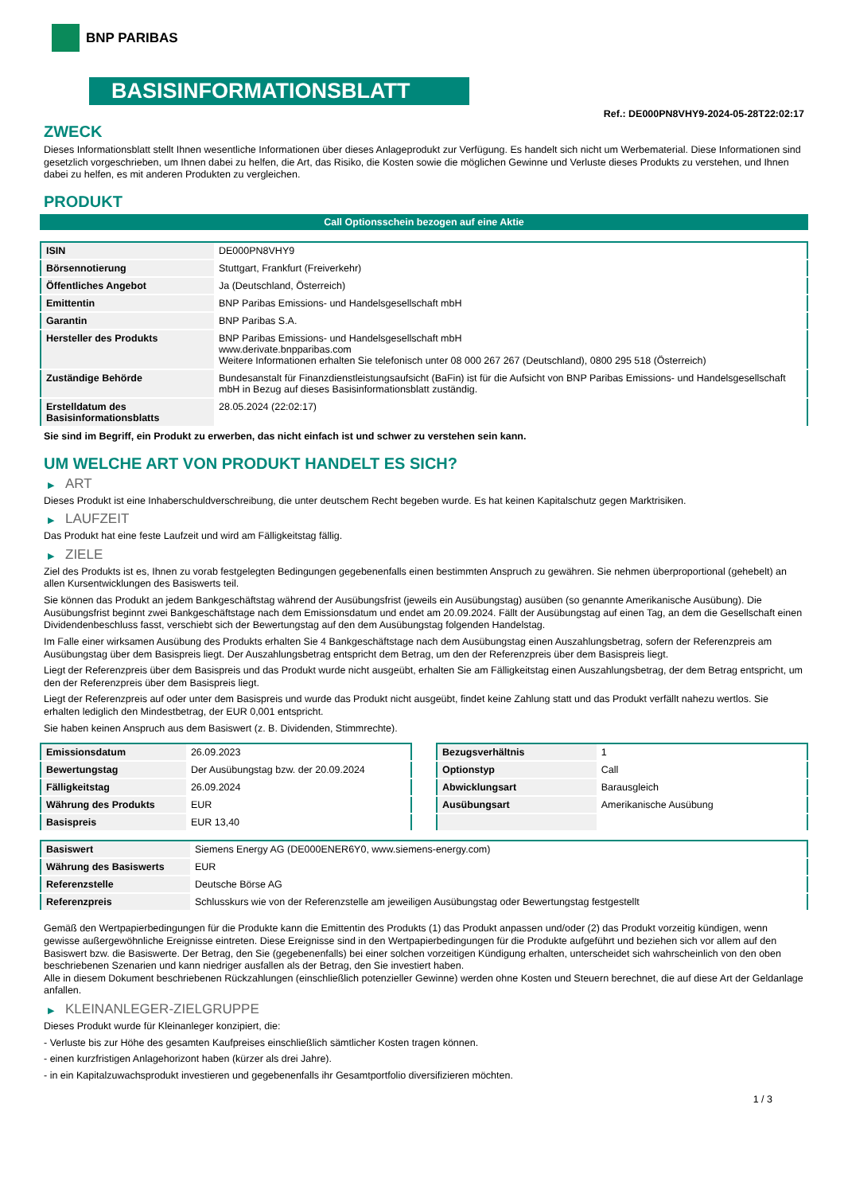BNP PARIBAS
BASISINFORMATIONSBLATT
Ref.: DE000PN8VHY9-2024-05-28T22:02:17
ZWECK
Dieses Informationsblatt stellt Ihnen wesentliche Informationen über dieses Anlageprodukt zur Verfügung. Es handelt sich nicht um Werbematerial. Diese Informationen sind gesetzlich vorgeschrieben, um Ihnen dabei zu helfen, die Art, das Risiko, die Kosten sowie die möglichen Gewinne und Verluste dieses Produkts zu verstehen, und Ihnen dabei zu helfen, es mit anderen Produkten zu vergleichen.
PRODUKT
Call Optionsschein bezogen auf eine Aktie
| ISIN | DE000PN8VHY9 |
| Börsennotierung | Stuttgart, Frankfurt (Freiverkehr) |
| Öffentliches Angebot | Ja (Deutschland, Österreich) |
| Emittentin | BNP Paribas Emissions- und Handelsgesellschaft mbH |
| Garantin | BNP Paribas S.A. |
| Hersteller des Produkts | BNP Paribas Emissions- und Handelsgesellschaft mbH www.derivate.bnpparibas.com Weitere Informationen erhalten Sie telefonisch unter 08 000 267 267 (Deutschland), 0800 295 518 (Österreich) |
| Zuständige Behörde | Bundesanstalt für Finanzdienstleistungsaufsicht (BaFin) ist für die Aufsicht von BNP Paribas Emissions- und Handelsgesellschaft mbH in Bezug auf dieses Basisinformationsblatt zuständig. |
| Erstelldatum des Basisinformationsblatts | 28.05.2024 (22:02:17) |
Sie sind im Begriff, ein Produkt zu erwerben, das nicht einfach ist und schwer zu verstehen sein kann.
UM WELCHE ART VON PRODUKT HANDELT ES SICH?
▶ ART
Dieses Produkt ist eine Inhaberschuldverschreibung, die unter deutschem Recht begeben wurde. Es hat keinen Kapitalschutz gegen Marktrisiken.
▶ LAUFZEIT
Das Produkt hat eine feste Laufzeit und wird am Fälligkeitstag fällig.
▶ ZIELE
Ziel des Produkts ist es, Ihnen zu vorab festgelegten Bedingungen gegebenenfalls einen bestimmten Anspruch zu gewähren. Sie nehmen überproportional (gehebelt) an allen Kursentwicklungen des Basiswerts teil.
Sie können das Produkt an jedem Bankgeschäftstag während der Ausübungsfrist (jeweils ein Ausübungstag) ausüben (so genannte Amerikanische Ausübung). Die Ausübungsfrist beginnt zwei Bankgeschäftstage nach dem Emissionsdatum und endet am 20.09.2024. Fällt der Ausübungstag auf einen Tag, an dem die Gesellschaft einen Dividendenbeschluss fasst, verschiebt sich der Bewertungstag auf den dem Ausübungstag folgenden Handelstag.
Im Falle einer wirksamen Ausübung des Produkts erhalten Sie 4 Bankgeschäftstage nach dem Ausübungstag einen Auszahlungsbetrag, sofern der Referenzpreis am Ausübungstag über dem Basispreis liegt. Der Auszahlungsbetrag entspricht dem Betrag, um den der Referenzpreis über dem Basispreis liegt.
Liegt der Referenzpreis über dem Basispreis und das Produkt wurde nicht ausgeübt, erhalten Sie am Fälligkeitstag einen Auszahlungsbetrag, der dem Betrag entspricht, um den der Referenzpreis über dem Basispreis liegt.
Liegt der Referenzpreis auf oder unter dem Basispreis und wurde das Produkt nicht ausgeübt, findet keine Zahlung statt und das Produkt verfällt nahezu wertlos. Sie erhalten lediglich den Mindestbetrag, der EUR 0,001 entspricht.
Sie haben keinen Anspruch aus dem Basiswert (z. B. Dividenden, Stimmrechte).
| Emissionsdatum | 26.09.2023 |
| Bewertungstag | Der Ausübungstag bzw. der 20.09.2024 |
| Fälligkeitstag | 26.09.2024 |
| Währung des Produkts | EUR |
| Basispreis | EUR 13,40 |
| Bezugsverhältnis | 1 |
| Optionstyp | Call |
| Abwicklungsart | Barausgleich |
| Ausübungsart | Amerikanische Ausübung |
| Basiswert | Siemens Energy AG (DE000ENER6Y0, www.siemens-energy.com) |
| Währung des Basiswerts | EUR |
| Referenzstelle | Deutsche Börse AG |
| Referenzpreis | Schlusskurs wie von der Referenzstelle am jeweiligen Ausübungstag oder Bewertungstag festgestellt |
Gemäß den Wertpapierbedingungen für die Produkte kann die Emittentin des Produkts (1) das Produkt anpassen und/oder (2) das Produkt vorzeitig kündigen, wenn gewisse außergewöhnliche Ereignisse eintreten. Diese Ereignisse sind in den Wertpapierbedingungen für die Produkte aufgeführt und beziehen sich vor allem auf den Basiswert bzw. die Basiswerte. Der Betrag, den Sie (gegebenenfalls) bei einer solchen vorzeitigen Kündigung erhalten, unterscheidet sich wahrscheinlich von den oben beschriebenen Szenarien und kann niedriger ausfallen als der Betrag, den Sie investiert haben.
Alle in diesem Dokument beschriebenen Rückzahlungen (einschließlich potenzieller Gewinne) werden ohne Kosten und Steuern berechnet, die auf diese Art der Geldanlage anfallen.
▶ KLEINANLEGER-ZIELGRUPPE
Dieses Produkt wurde für Kleinanleger konzipiert, die:
- Verluste bis zur Höhe des gesamten Kaufpreises einschließlich sämtlicher Kosten tragen können.
- einen kurzfristigen Anlagehorizont haben (kürzer als drei Jahre).
- in ein Kapitalzuwachsprodukt investieren und gegebenenfalls ihr Gesamtportfolio diversifizieren möchten.
1 / 3